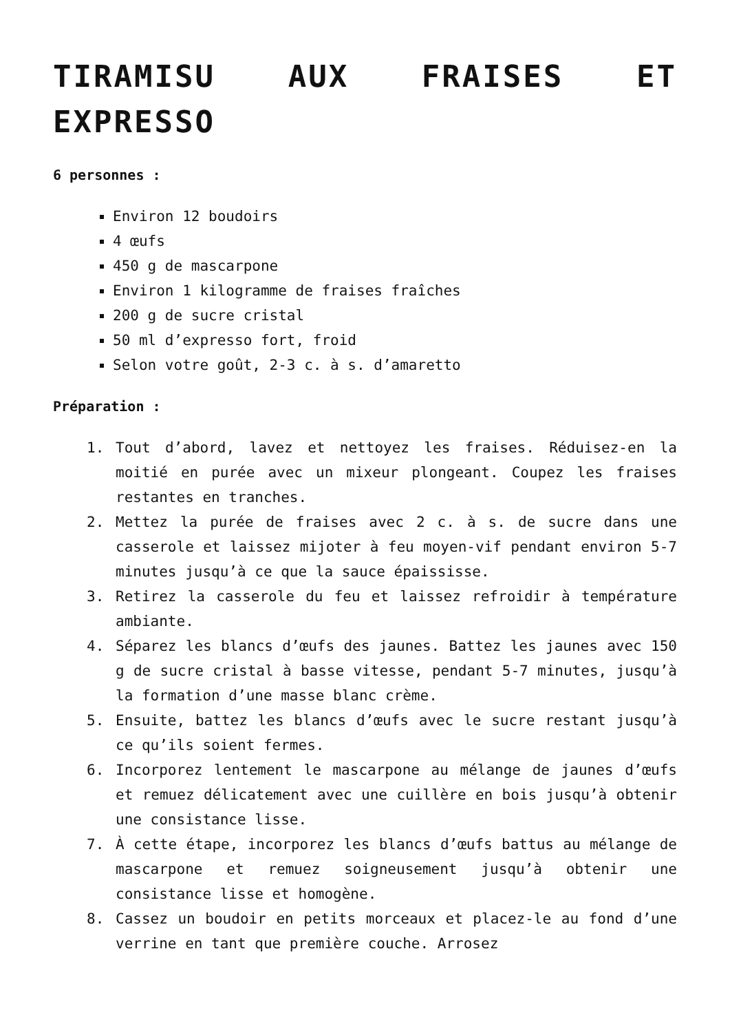TIRAMISU AUX FRAISES ET EXPRESSO
6 personnes :
Environ 12 boudoirs
4 œufs
450 g de mascarpone
Environ 1 kilogramme de fraises fraîches
200 g de sucre cristal
50 ml d’expresso fort, froid
Selon votre goût, 2-3 c. à s. d’amaretto
Préparation :
1. Tout d’abord, lavez et nettoyez les fraises. Réduisez-en la moitié en purée avec un mixeur plongeant. Coupez les fraises restantes en tranches.
2. Mettez la purée de fraises avec 2 c. à s. de sucre dans une casserole et laissez mijoter à feu moyen-vif pendant environ 5-7 minutes jusqu’à ce que la sauce épaississe.
3. Retirez la casserole du feu et laissez refroidir à température ambiante.
4. Séparez les blancs d’œufs des jaunes. Battez les jaunes avec 150 g de sucre cristal à basse vitesse, pendant 5-7 minutes, jusqu’à la formation d’une masse blanc crème.
5. Ensuite, battez les blancs d’œufs avec le sucre restant jusqu’à ce qu’ils soient fermes.
6. Incorporez lentement le mascarpone au mélange de jaunes d’œufs et remuez délicatement avec une cuillère en bois jusqu’à obtenir une consistance lisse.
7. À cette étape, incorporez les blancs d’œufs battus au mélange de mascarpone et remuez soigneusement jusqu’à obtenir une consistance lisse et homogène.
8. Cassez un boudoir en petits morceaux et placez-le au fond d’une verrine en tant que première couche. Arrosez